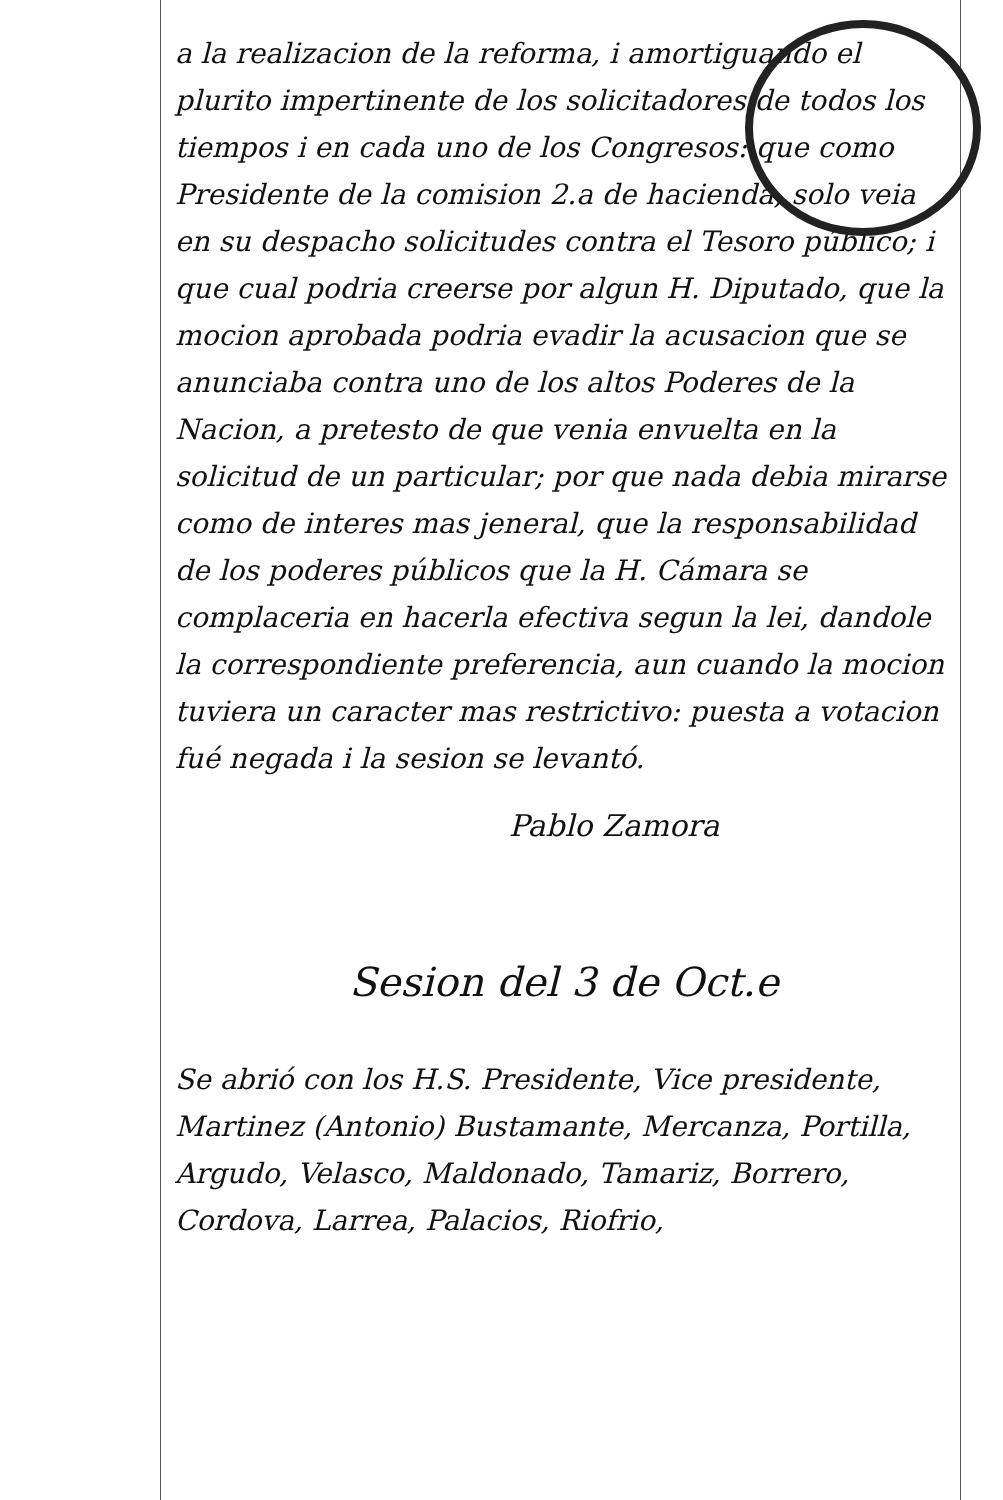a la realizacion de la reforma, i amortiguando el plurito impertinente de los solicitadores de todos los tiempos i en cada uno de los Congresos: que como Presidente de la comision 2.a de hacienda, solo veia en su despacho solicitudes contra el Tesoro público; i que cual podria creerse por algun H. Diputado, que la mocion aprobada podria evadir la acusacion que se anunciaba contra uno de los altos Poderes de la Nacion, a pretesto de que venia envuelta en la solicitud de un particular; por que nada debia mirarse como de interes mas jeneral, que la responsabilidad de los poderes públicos que la H. Cámara se complaceria en hacerla efectiva segun la lei, dandole la correspondiente preferencia, aun cuando la mocion tuviera un caracter mas restrictivo: puesta a votacion fué negada i la sesion se levantó.
Pablo Zamora
Sesion del 3 de Oct.e
Se abrió con los H.S. Presidente, Vice presidente, Martinez (Antonio) Bustamante, Mercanza, Portilla, Argudo, Velasco, Maldonado, Tamariz, Borrero, Cordova, Larrea, Palacios, Riofrio,